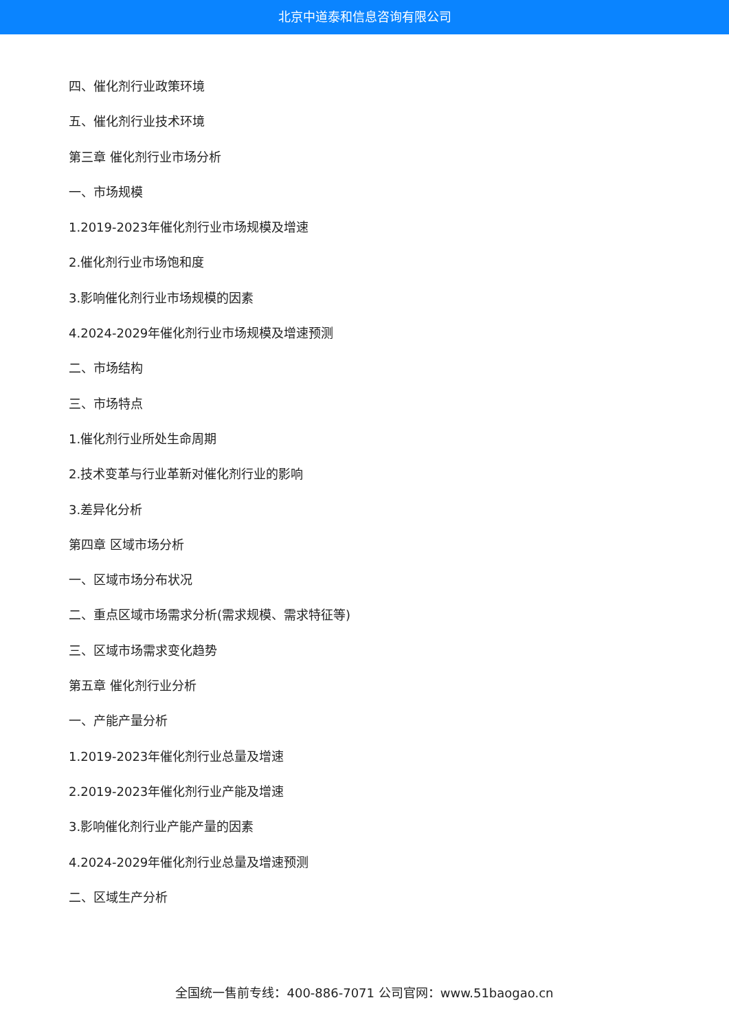北京中道泰和信息咨询有限公司
四、催化剂行业政策环境
五、催化剂行业技术环境
第三章 催化剂行业市场分析
一、市场规模
1.2019-2023年催化剂行业市场规模及增速
2.催化剂行业市场饱和度
3.影响催化剂行业市场规模的因素
4.2024-2029年催化剂行业市场规模及增速预测
二、市场结构
三、市场特点
1.催化剂行业所处生命周期
2.技术变革与行业革新对催化剂行业的影响
3.差异化分析
第四章 区域市场分析
一、区域市场分布状况
二、重点区域市场需求分析(需求规模、需求特征等)
三、区域市场需求变化趋势
第五章 催化剂行业分析
一、产能产量分析
1.2019-2023年催化剂行业总量及增速
2.2019-2023年催化剂行业产能及增速
3.影响催化剂行业产能产量的因素
4.2024-2029年催化剂行业总量及增速预测
二、区域生产分析
全国统一售前专线：400-886-7071 公司官网：www.51baogao.cn